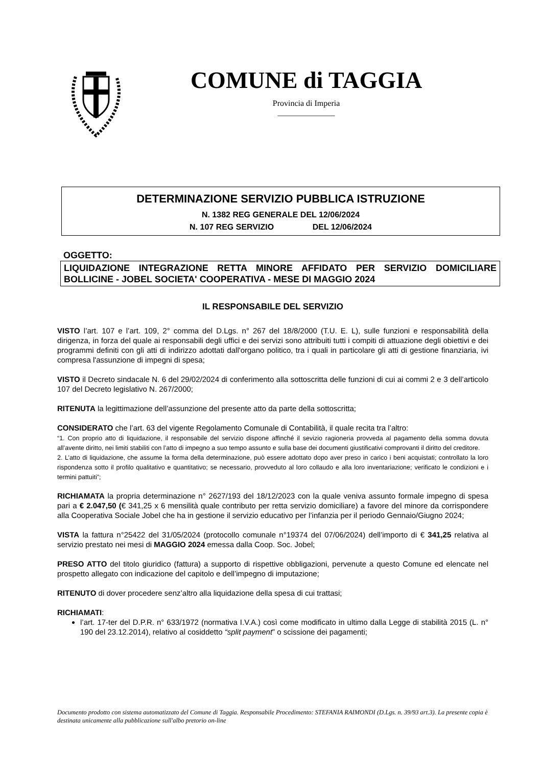COMUNE di TAGGIA
Provincia di Imperia
______________
DETERMINAZIONE SERVIZIO PUBBLICA ISTRUZIONE
N. 1382 REG GENERALE DEL 12/06/2024
N. 107 REG SERVIZIO DEL 12/06/2024
OGGETTO:
LIQUIDAZIONE INTEGRAZIONE RETTA MINORE AFFIDATO PER SERVIZIO DOMICILIARE BOLLICINE - JOBEL SOCIETA' COOPERATIVA - MESE DI MAGGIO 2024
IL RESPONSABILE DEL SERVIZIO
VISTO l’art. 107 e l’art. 109, 2° comma del D.Lgs. n° 267 del 18/8/2000 (T.U. E. L), sulle funzioni e responsabilità della dirigenza, in forza del quale ai responsabili degli uffici e dei servizi sono attribuiti tutti i compiti di attuazione degli obiettivi e dei programmi definiti con gli atti di indirizzo adottati dall'organo politico, tra i quali in particolare gli atti di gestione finanziaria, ivi compresa l'assunzione di impegni di spesa;
VISTO il Decreto sindacale N. 6 del 29/02/2024 di conferimento alla sottoscritta delle funzioni di cui ai commi 2 e 3 dell’articolo 107 del Decreto legislativo N. 267/2000;
RITENUTA la legittimazione dell’assunzione del presente atto da parte della sottoscritta;
CONSIDERATO che l’art. 63 del vigente Regolamento Comunale di Contabilità, il quale recita tra l’altro:
“1. Con proprio atto di liquidazione, il responsabile del servizio dispone affinché il sevizio ragioneria provveda al pagamento della somma dovuta all’avente diritto, nei limiti stabiliti con l’atto di impegno a suo tempo assunto e sulla base dei documenti giustificativi comprovanti il diritto del creditore.
2. L’atto di liquidazione, che assume la forma della determinazione, può essere adottato dopo aver preso in carico i beni acquistati; controllato la loro rispondenza sotto il profilo qualitativo e quantitativo; se necessario, provveduto al loro collaudo e alla loro inventariazione; verificato le condizioni e i termini pattuiti”;
RICHIAMATA la propria determinazione n° 2627/193 del 18/12/2023 con la quale veniva assunto formale impegno di spesa pari a € 2.047,50 (€ 341,25 x 6 mensilità quale contributo per retta servizio domiciliare) a favore del minore da corrispondere alla Cooperativa Sociale Jobel che ha in gestione il servizio educativo per l’infanzia per il periodo Gennaio/Giugno 2024;
VISTA la fattura n°25422 del 31/05/2024 (protocollo comunale n°19374 del 07/06/2024) dell’importo di € 341,25 relativa al servizio prestato nei mesi di MAGGIO 2024 emessa dalla Coop. Soc. Jobel;
PRESO ATTO del titolo giuridico (fattura) a supporto di rispettive obbligazioni, pervenute a questo Comune ed elencate nel prospetto allegato con indicazione del capitolo e dell’impegno di imputazione;
RITENUTO di dover procedere senz’altro alla liquidazione della spesa di cui trattasi;
RICHIAMATI:
l’art. 17-ter del D.P.R. n° 633/1972 (normativa I.V.A.) così come modificato in ultimo dalla Legge di stabilità 2015 (L. n° 190 del 23.12.2014), relativo al cosiddetto “split payment” o scissione dei pagamenti;
Documento prodotto con sistema automatizzato del Comune di Taggia. Responsabile Procedimento: STEFANIA RAIMONDI (D.Lgs. n. 39/93 art.3). La presente copia è destinata unicamente alla pubblicazione sull'albo pretorio on-line